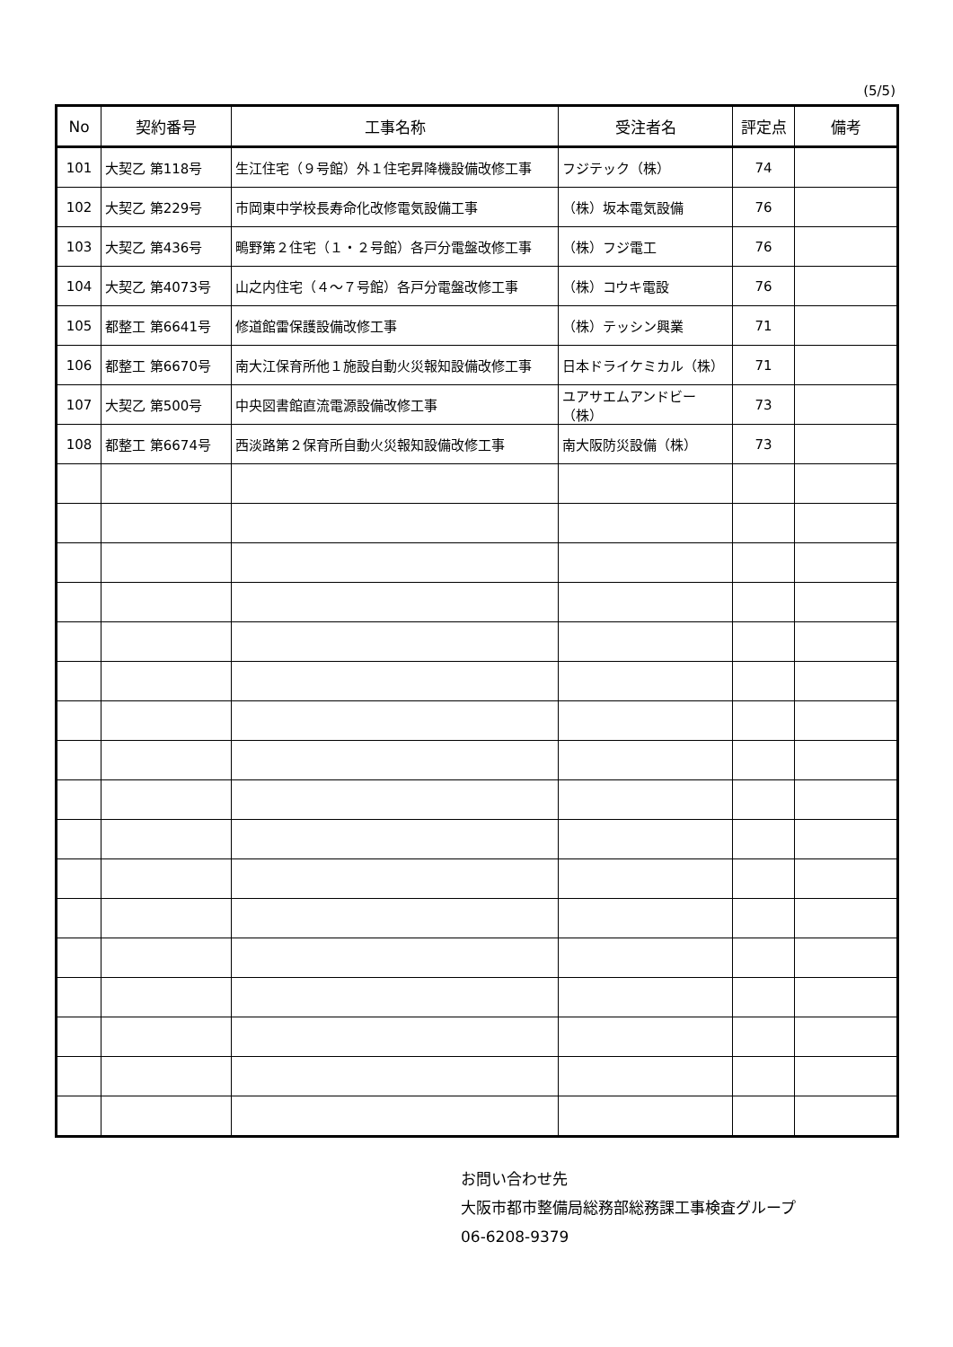(5/5)
| No | 契約番号 | 工事名称 | 受注者名 | 評定点 | 備考 |
| --- | --- | --- | --- | --- | --- |
| 101 | 大契乙 第118号 | 生江住宅（９号館）外１住宅昇降機設備改修工事 | フジテック（株） | 74 | |
| 102 | 大契乙 第229号 | 市岡東中学校長寿命化改修電気設備工事 | （株）坂本電気設備 | 76 | |
| 103 | 大契乙 第436号 | 鴫野第２住宅（１・２号館）各戸分電盤改修工事 | （株）フジ電工 | 76 | |
| 104 | 大契乙 第4073号 | 山之内住宅（４～７号館）各戸分電盤改修工事 | （株）コウキ電設 | 76 | |
| 105 | 都整工 第6641号 | 修道館雷保護設備改修工事 | （株）テッシン興業 | 71 | |
| 106 | 都整工 第6670号 | 南大江保育所他１施設自動火災報知設備改修工事 | 日本ドライケミカル（株） | 71 | |
| 107 | 大契乙 第500号 | 中央図書館直流電源設備改修工事 | ユアサエムアンドビー（株） | 73 | |
| 108 | 都整工 第6674号 | 西淡路第２保育所自動火災報知設備改修工事 | 南大阪防災設備（株） | 73 | |
お問い合わせ先
大阪市都市整備局総務部総務課工事検査グループ
06-6208-9379